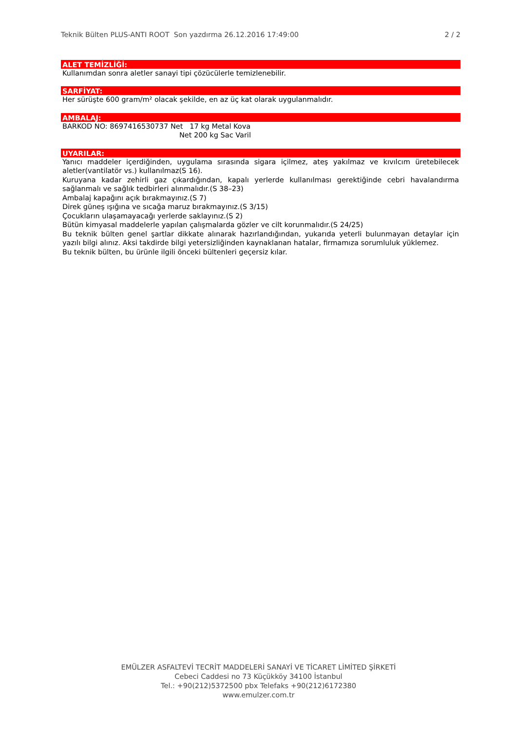Teknik Bülten PLUS-ANTI ROOT Son yazdırma 26.12.2016 17:49:00 2 / 2
ALET TEMİZLİĞİ:
Kullanımdan sonra aletler sanayi tipi çözücülerle temizlenebilir.
SARFİYAT:
Her sürüşte 600 gram/m² olacak şekilde, en az üç kat olarak uygulanmalıdır.
AMBALAJ:
BARKOD NO: 8697416530737 Net 17 kg Metal Kova
Net 200 kg Sac Varil
UYARILAR:
Yanıcı maddeler içerdiğinden, uygulama sırasında sigara içilmez, ateş yakılmaz ve kıvılcım üretebilecek aletler(vantilatör vs.) kullanılmaz(S 16).
Kuruyana kadar zehirli gaz çıkardığından, kapalı yerlerde kullanılması gerektiğinde cebri havalandırma sağlanmalı ve sağlık tedbirleri alınmalıdır.(S 38–23)
Ambalaj kapağını açık bırakmayınız.(S 7)
Direk güneş ışığına ve sıcağa maruz bırakmayınız.(S 3/15)
Çocukların ulaşamayacağı yerlerde saklayınız.(S 2)
Bütün kimyasal maddelerle yapılan çalışmalarda gözler ve cilt korunmalıdır.(S 24/25)
Bu teknik bülten genel şartlar dikkate alınarak hazırlandığından, yukarıda yeterli bulunmayan detaylar için yazılı bilgi alınız. Aksi takdirde bilgi yetersizliğinden kaynaklanan hatalar, firmamıza sorumluluk yüklemez.
Bu teknik bülten, bu ürünle ilgili önceki bültenleri geçersiz kılar.
EMÜLZER ASFALTEVİ TECRİT MADDELERİ SANAYİ VE TİCARET LİMİTED ŞİRKETİ
Cebeci Caddesi no 73 Küçükköy 34100 İstanbul
Tel.: +90(212)5372500 pbx Telefaks +90(212)6172380
www.emulzer.com.tr